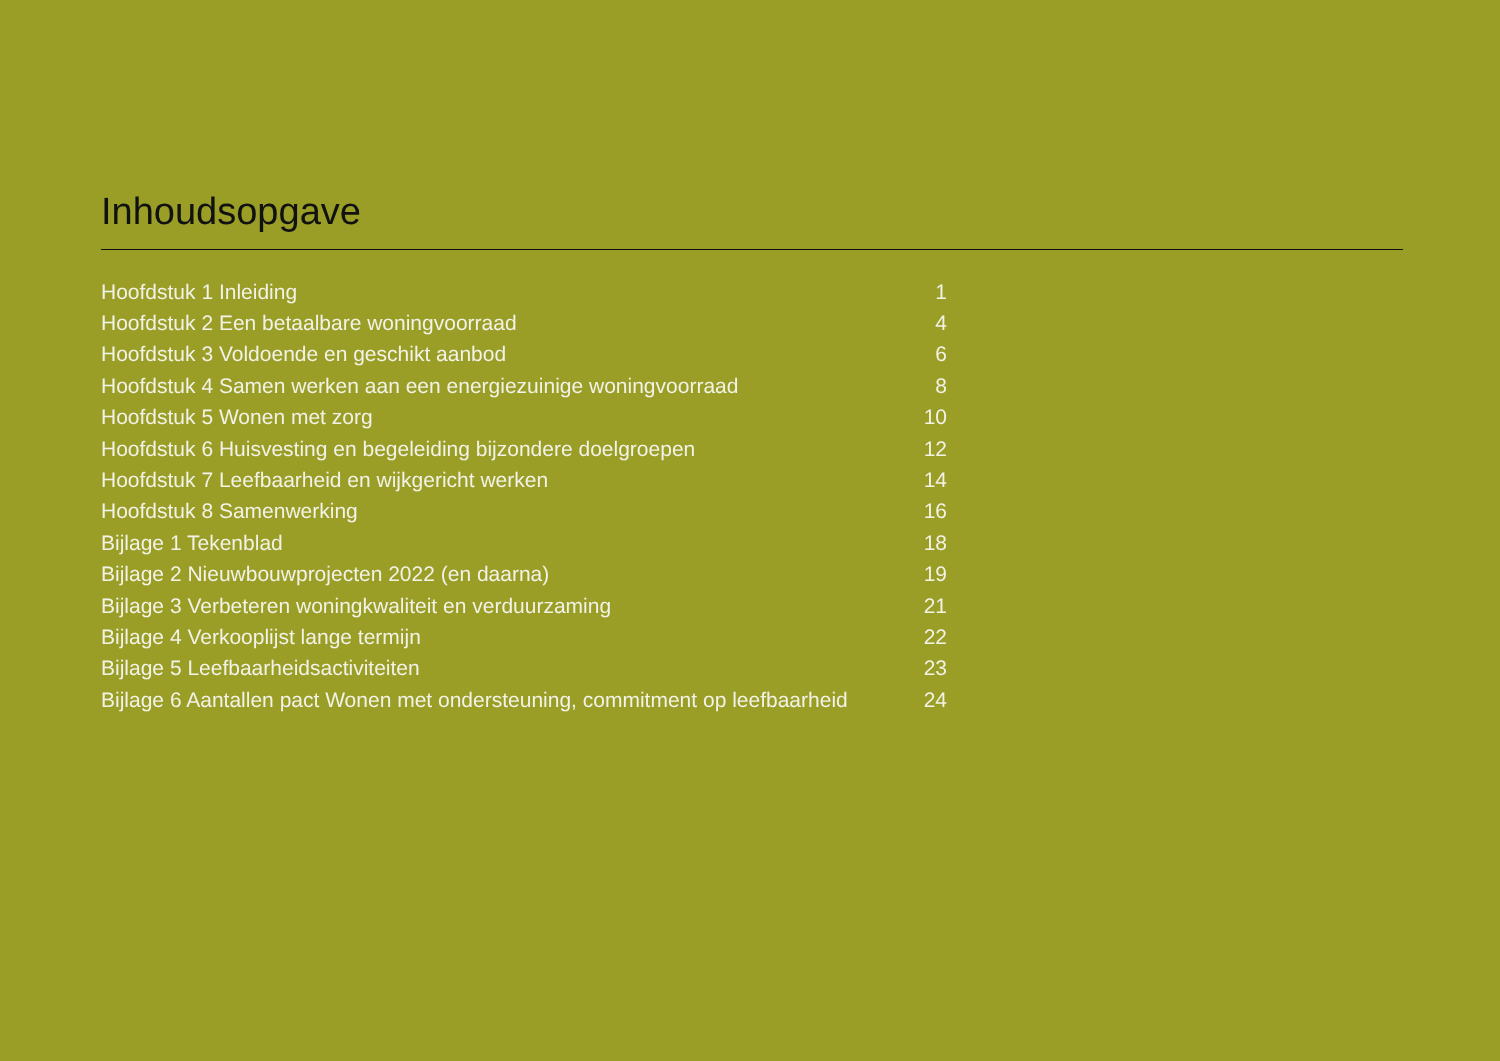Inhoudsopgave
| Hoofdstuk 1 Inleiding | 1 |
| Hoofdstuk 2 Een betaalbare woningvoorraad | 4 |
| Hoofdstuk 3 Voldoende en geschikt aanbod | 6 |
| Hoofdstuk 4 Samen werken aan een energiezuinige woningvoorraad | 8 |
| Hoofdstuk 5 Wonen met zorg | 10 |
| Hoofdstuk 6 Huisvesting en begeleiding bijzondere doelgroepen | 12 |
| Hoofdstuk 7 Leefbaarheid en wijkgericht werken | 14 |
| Hoofdstuk 8 Samenwerking | 16 |
| Bijlage 1 Tekenblad | 18 |
| Bijlage 2 Nieuwbouwprojecten 2022 (en daarna) | 19 |
| Bijlage 3 Verbeteren woningkwaliteit en verduurzaming | 21 |
| Bijlage 4 Verkooplijst lange termijn | 22 |
| Bijlage 5 Leefbaarheidsactiviteiten | 23 |
| Bijlage 6 Aantallen pact Wonen met ondersteuning, commitment op leefbaarheid | 24 |